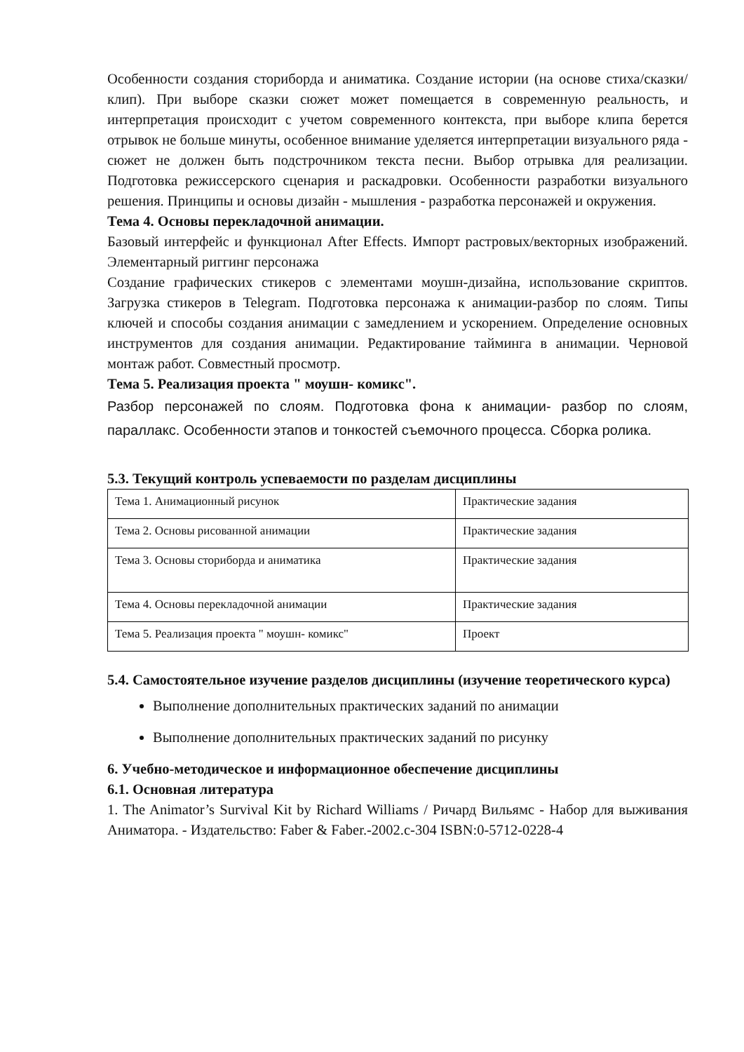Особенности создания сториборда и аниматика. Создание истории (на основе стиха/сказки/ клип). При выборе сказки сюжет может помещается в современную реальность, и интерпретация происходит с учетом современного контекста, при выборе клипа берется отрывок не больше минуты, особенное внимание уделяется интерпретации визуального ряда - сюжет не должен быть подстрочником текста песни. Выбор отрывка для реализации. Подготовка режиссерского сценария и раскадровки. Особенности разработки визуального решения. Принципы и основы дизайн - мышления - разработка персонажей и окружения.
Тема 4. Основы перекладочной анимации.
Базовый интерфейс и функционал After Effects. Импорт растровых/векторных изображений. Элементарный риггинг персонажа
Создание графических стикеров с элементами моушн-дизайна, использование скриптов. Загрузка стикеров в Telegram. Подготовка персонажа к анимации-разбор по слоям. Типы ключей и способы создания анимации с замедлением и ускорением. Определение основных инструментов для создания анимации. Редактирование тайминга в анимации. Черновой монтаж работ. Совместный просмотр.
Тема 5. Реализация проекта " моушн- комикс".
Разбор персонажей по слоям. Подготовка фона к анимации- разбор по слоям, параллакс. Особенности этапов и тонкостей съемочного процесса. Сборка ролика.
5.3. Текущий контроль успеваемости по разделам дисциплины
| Тема 1. Анимационный рисунок | Практические задания |
| Тема 2. Основы рисованной анимации | Практические задания |
| Тема 3. Основы сториборда и аниматика | Практические задания |
| Тема 4. Основы перекладочной анимации | Практические задания |
| Тема 5. Реализация проекта " моушн- комикс" | Проект |
5.4. Самостоятельное изучение разделов дисциплины (изучение теоретического курса)
Выполнение дополнительных практических заданий по анимации
Выполнение дополнительных практических заданий по рисунку
6. Учебно-методическое и информационное обеспечение дисциплины
6.1. Основная литература
1. The Animator’s Survival Kit by Richard Williams / Ричард Вильямс - Набор для выживания Аниматора. - Издательство: Faber & Faber.-2002.с-304 ISBN:0-5712-0228-4